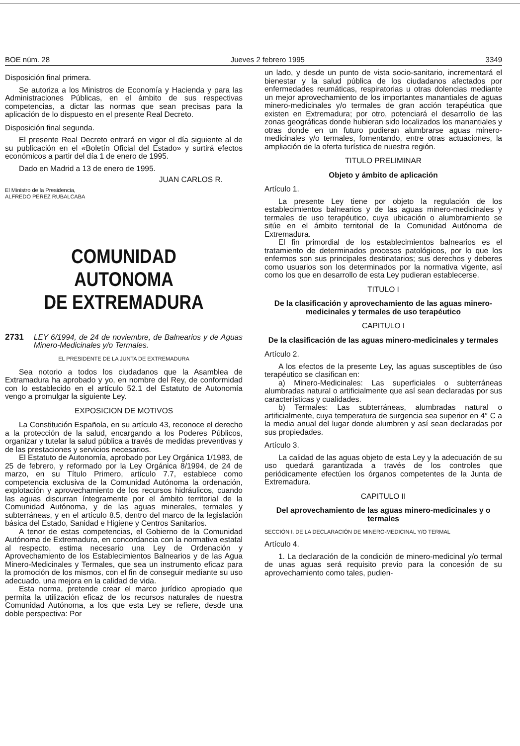BOE núm. 28 Jueves 2 febrero 1995 3349
Disposición final primera.
Se autoriza a los Ministros de Economía y Hacienda y para las Administraciones Públicas, en el ámbito de sus respectivas competencias, a dictar las normas que sean precisas para la aplicación de lo dispuesto en el presente Real Decreto.
Disposición final segunda.
El presente Real Decreto entrará en vigor el día siguiente al de su publicación en el «Boletín Oficial del Estado» y surtirá efectos económicos a partir del día 1 de enero de 1995.
Dado en Madrid a 13 de enero de 1995.
JUAN CARLOS R.
El Ministro de la Presidencia,
ALFREDO PEREZ RUBALCABA
COMUNIDAD AUTONOMA
DE EXTREMADURA
2731 LEY 6/1994, de 24 de noviembre, de Balnearios y de Aguas Minero-Medicinales y/o Termales.
EL PRESIDENTE DE LA JUNTA DE EXTREMADURA
Sea notorio a todos los ciudadanos que la Asamblea de Extramadura ha aprobado y yo, en nombre del Rey, de conformidad con lo establecido en el artículo 52.1 del Estatuto de Autonomía vengo a promulgar la siguiente Ley.
EXPOSICION DE MOTIVOS
La Constitución Española, en su artículo 43, reconoce el derecho a la protección de la salud, encargando a los Poderes Públicos, organizar y tutelar la salud pública a través de medidas preventivas y de las prestaciones y servicios necesarios.
El Estatuto de Autonomía, aprobado por Ley Orgánica 1/1983, de 25 de febrero, y reformado por la Ley Orgánica 8/1994, de 24 de marzo, en su Título Primero, artículo 7.7, establece como competencia exclusiva de la Comunidad Autónoma la ordenación, explotación y aprovechamiento de los recursos hidráulicos, cuando las aguas discurran íntegramente por el ámbito territorial de la Comunidad Autónoma, y de las aguas minerales, termales y subterráneas, y en el artículo 8.5, dentro del marco de la legislación básica del Estado, Sanidad e Higiene y Centros Sanitarios.
A tenor de estas competencias, el Gobierno de la Comunidad Autónoma de Extremadura, en concordancia con la normativa estatal al respecto, estima necesario una Ley de Ordenación y Aprovechamiento de los Establecimientos Balnearios y de las Agua Minero-Medicinales y Termales, que sea un instrumento eficaz para la promoción de los mismos, con el fin de conseguir mediante su uso adecuado, una mejora en la calidad de vida.
Esta norma, pretende crear el marco jurídico apropiado que permita la utilización eficaz de los recursos naturales de nuestra Comunidad Autónoma, a los que esta Ley se refiere, desde una doble perspectiva: Por
un lado, y desde un punto de vista socio-sanitario, incrementará el bienestar y la salud pública de los ciudadanos afectados por enfermedades reumáticas, respiratorias u otras dolencias mediante un mejor aprovechamiento de los importantes manantiales de aguas minero-medicinales y/o termales de gran acción terapéutica que existen en Extremadura; por otro, potenciará el desarrollo de las zonas geográficas donde hubieran sido localizados los manantiales y otras donde en un futuro pudieran alumbrarse aguas minero-medicinales y/o termales, fomentando, entre otras actuaciones, la ampliación de la oferta turística de nuestra región.
TITULO PRELIMINAR
Objeto y ámbito de aplicación
Artículo 1.
La presente Ley tiene por objeto la regulación de los establecimientos balnearios y de las aguas minero-medicinales y termales de uso terapéutico, cuya ubicación o alumbramiento se sitúe en el ámbito territorial de la Comunidad Autónoma de Extremadura.
El fin primordial de los establecimientos balnearios es el tratamiento de determinados procesos patológicos, por lo que los enfermos son sus principales destinatarios; sus derechos y deberes como usuarios son los determinados por la normativa vigente, así como los que en desarrollo de esta Ley pudieran establecerse.
TITULO I
De la clasificación y aprovechamiento de las aguas minero-medicinales y termales de uso terapéutico
CAPITULO I
De la clasificación de las aguas minero-medicinales y termales
Artículo 2.
A los efectos de la presente Ley, las aguas susceptibles de úso terapéutico se clasifican en:
a) Minero-Medicinales: Las superficiales o subterráneas alumbradas natural o artificialmente que así sean declaradas por sus características y cualidades.
b) Termales: Las subterráneas, alumbradas natural o artificialmente, cuya temperatura de surgencia sea superior en 4° C a la media anual del lugar donde alumbren y así sean declaradas por sus propiedades.
Artículo 3.
La calidad de las aguas objeto de esta Ley y la adecuación de su uso quedará garantizada a través de los controles que periódicamente efectúen los órganos competentes de la Junta de Extremadura.
CAPITULO II
Del aprovechamiento de las aguas minero-medicinales y o termales
SECCIÓN I. DE LA DECLARACIÓN DE MINERO-MEDICINAL Y/O TERMAL
Artículo 4.
1. La declaración de la condición de minero-medicinal y/o termal de unas aguas será requisito previo para la concesión de su aprovechamiento como tales, pudien-